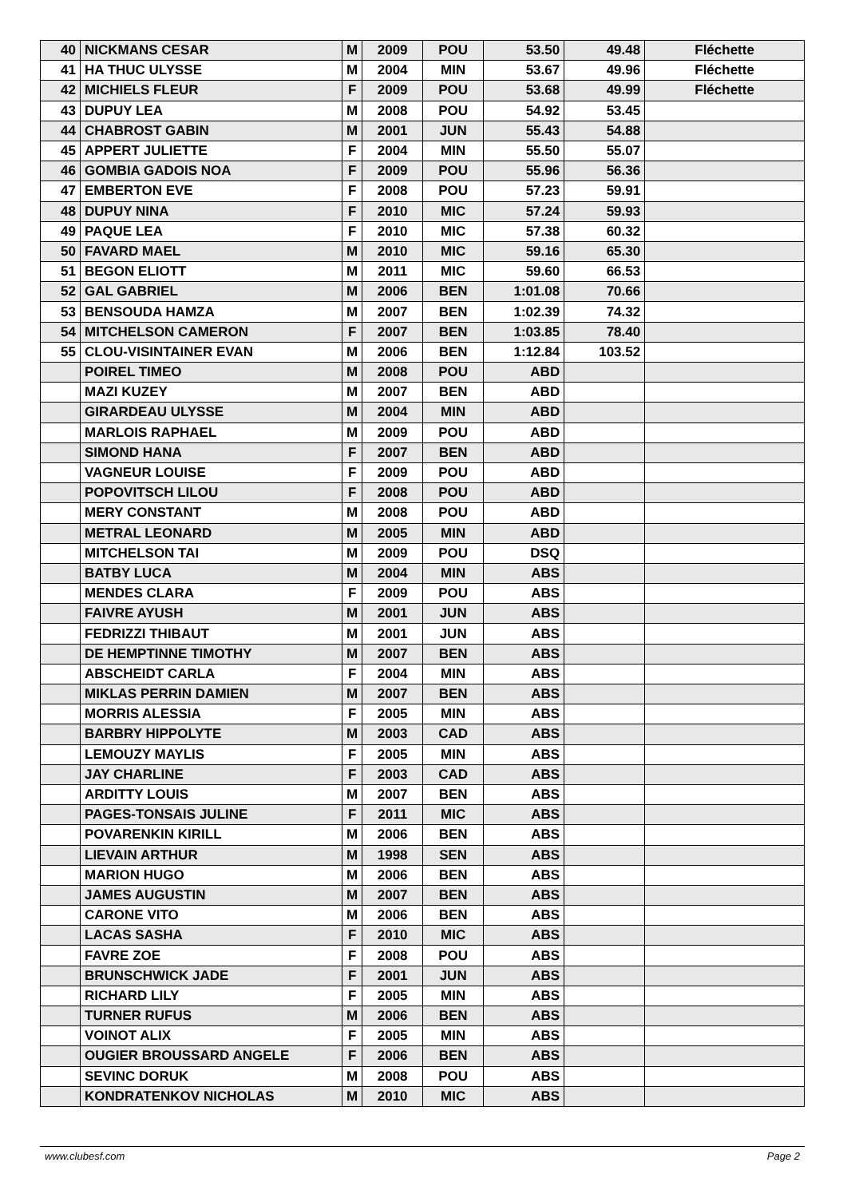| 40 | NICKMANS CESAR | M | 2009 | POU | 53.50 | 49.48 | Fléchette |
| 41 | HA THUC ULYSSE | M | 2004 | MIN | 53.67 | 49.96 | Fléchette |
| 42 | MICHIELS FLEUR | F | 2009 | POU | 53.68 | 49.99 | Fléchette |
| 43 | DUPUY LEA | M | 2008 | POU | 54.92 | 53.45 | |
| 44 | CHABROST GABIN | M | 2001 | JUN | 55.43 | 54.88 | |
| 45 | APPERT JULIETTE | F | 2004 | MIN | 55.50 | 55.07 | |
| 46 | GOMBIA GADOIS NOA | F | 2009 | POU | 55.96 | 56.36 | |
| 47 | EMBERTON EVE | F | 2008 | POU | 57.23 | 59.91 | |
| 48 | DUPUY NINA | F | 2010 | MIC | 57.24 | 59.93 | |
| 49 | PAQUE LEA | F | 2010 | MIC | 57.38 | 60.32 | |
| 50 | FAVARD MAEL | M | 2010 | MIC | 59.16 | 65.30 | |
| 51 | BEGON ELIOTT | M | 2011 | MIC | 59.60 | 66.53 | |
| 52 | GAL GABRIEL | M | 2006 | BEN | 1:01.08 | 70.66 | |
| 53 | BENSOUDA HAMZA | M | 2007 | BEN | 1:02.39 | 74.32 | |
| 54 | MITCHELSON CAMERON | F | 2007 | BEN | 1:03.85 | 78.40 | |
| 55 | CLOU-VISINTAINER EVAN | M | 2006 | BEN | 1:12.84 | 103.52 | |
| | POIREL TIMEO | M | 2008 | POU | ABD | | |
| | MAZI KUZEY | M | 2007 | BEN | ABD | | |
| | GIRARDEAU ULYSSE | M | 2004 | MIN | ABD | | |
| | MARLOIS RAPHAEL | M | 2009 | POU | ABD | | |
| | SIMOND HANA | F | 2007 | BEN | ABD | | |
| | VAGNEUR LOUISE | F | 2009 | POU | ABD | | |
| | POPOVITSCH LILOU | F | 2008 | POU | ABD | | |
| | MERY CONSTANT | M | 2008 | POU | ABD | | |
| | METRAL LEONARD | M | 2005 | MIN | ABD | | |
| | MITCHELSON TAI | M | 2009 | POU | DSQ | | |
| | BATBY LUCA | M | 2004 | MIN | ABS | | |
| | MENDES CLARA | F | 2009 | POU | ABS | | |
| | FAIVRE AYUSH | M | 2001 | JUN | ABS | | |
| | FEDRIZZI THIBAUT | M | 2001 | JUN | ABS | | |
| | DE HEMPTINNE TIMOTHY | M | 2007 | BEN | ABS | | |
| | ABSCHEIDT CARLA | F | 2004 | MIN | ABS | | |
| | MIKLAS PERRIN DAMIEN | M | 2007 | BEN | ABS | | |
| | MORRIS ALESSIA | F | 2005 | MIN | ABS | | |
| | BARBRY HIPPOLYTE | M | 2003 | CAD | ABS | | |
| | LEMOUZY MAYLIS | F | 2005 | MIN | ABS | | |
| | JAY CHARLINE | F | 2003 | CAD | ABS | | |
| | ARDITTY LOUIS | M | 2007 | BEN | ABS | | |
| | PAGES-TONSAIS JULINE | F | 2011 | MIC | ABS | | |
| | POVARENKIN KIRILL | M | 2006 | BEN | ABS | | |
| | LIEVAIN ARTHUR | M | 1998 | SEN | ABS | | |
| | MARION HUGO | M | 2006 | BEN | ABS | | |
| | JAMES AUGUSTIN | M | 2007 | BEN | ABS | | |
| | CARONE VITO | M | 2006 | BEN | ABS | | |
| | LACAS SASHA | F | 2010 | MIC | ABS | | |
| | FAVRE ZOE | F | 2008 | POU | ABS | | |
| | BRUNSCHWICK JADE | F | 2001 | JUN | ABS | | |
| | RICHARD LILY | F | 2005 | MIN | ABS | | |
| | TURNER RUFUS | M | 2006 | BEN | ABS | | |
| | VOINOT ALIX | F | 2005 | MIN | ABS | | |
| | OUGIER BROUSSARD ANGELE | F | 2006 | BEN | ABS | | |
| | SEVINC DORUK | M | 2008 | POU | ABS | | |
| | KONDRATENKOV NICHOLAS | M | 2010 | MIC | ABS | | |
www.clubesf.com Page 2